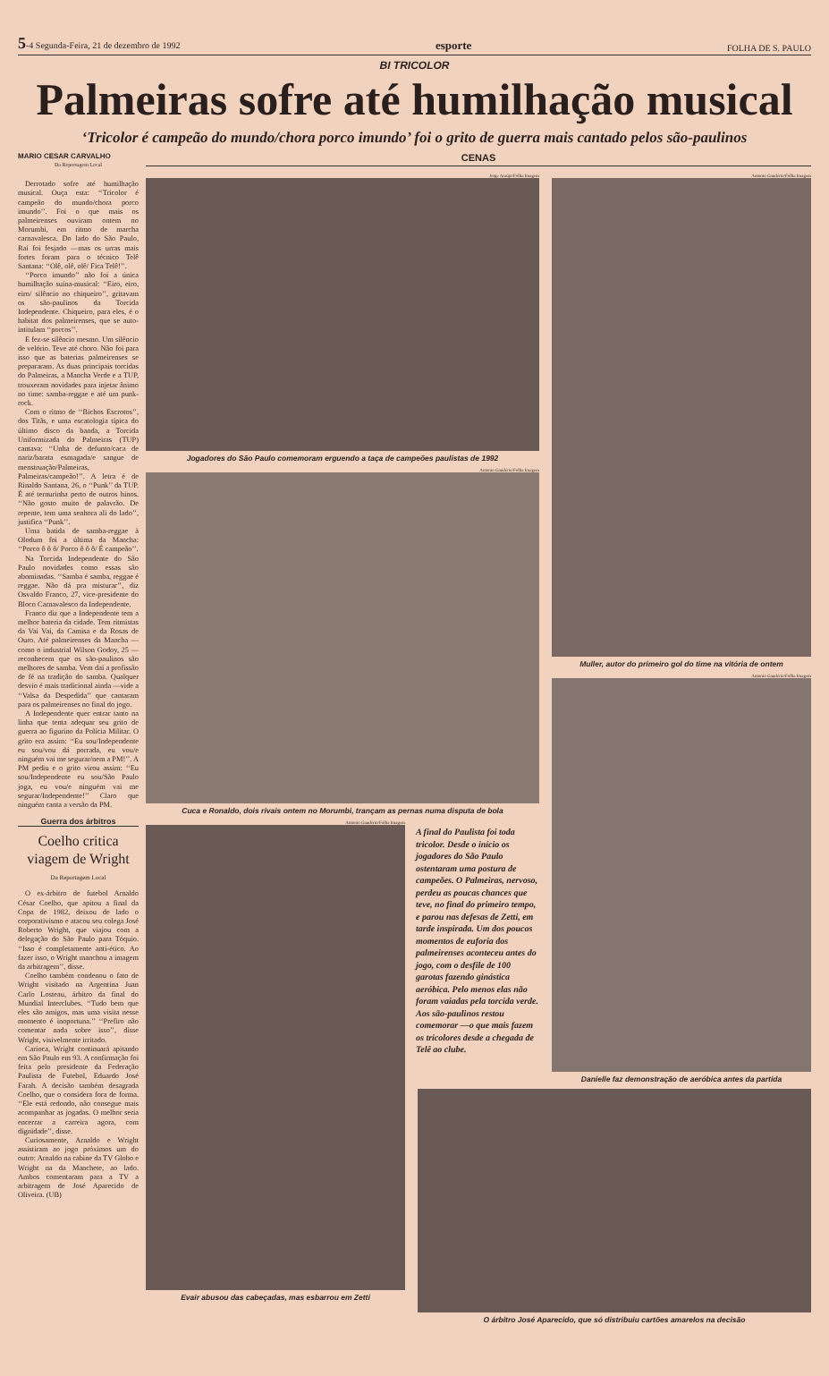5-4 Segunda-Feira, 21 de dezembro de 1992 esporte FOLHA DE S. PAULO
BI TRICOLOR
Palmeiras sofre até humilhação musical
‘Tricolor é campeão do mundo/chora porco imundo’ foi o grito de guerra mais cantado pelos são-paulinos
MARIO CESAR CARVALHO
Da Reportagem Local
Derrotado sofre até humilhação musical. Ouça esta: ‘‘Tricolor é campeão do mundo/chora porco imundo’’. Foi o que mais os palmeirenses ouviram ontem no Morumbi, em ritmo de marcha carnavalesca. Do lado do São Paulo, Raí foi fesjado —mas os urras mais fortes foram para o técnico Telê Santana: ‘‘Olê, olê, olê/ Fica Telê!’’.
‘‘Porco imundo’’ não foi a única humilhação suína-musical: ‘‘Eiro, eiro, eiro/ silêncio no chiqueiro’’, gritavam os são-paulinos da Torcida Independente. Chiqueiro, para eles, é o habitat dos palmeirenses, que se auto-intitulam ‘‘porcos’’.
E fez-se silêncio mesmo. Um silêncio de velório. Teve até choro. Não foi para isso que as baterias palmeirenses se prepararam. As duas principais torcidas do Palmeiras, a Mancha Verde e a TUP, trouxeram novidades para injetar ânimo no time: samba-reggae e até um punk-rock.
Com o ritmo de ‘‘Bichos Escrotos’’, dos Titãs, e uma escatologia típica do último disco da banda, a Torcida Uniformizada do Palmeiras (TUP) cantava: ‘‘Unha de defunto/caca de nariz/barata esmagada/e sangue de menstruação/Palmeiras, Palmeiras/campeão!’’. A letra é de Rinaldo Santana, 26, o ‘‘Punk’’ da TUP. É até ternurinha perto de outros hinos. ‘‘Não gosto muito de palavrão. De repente, tem uma senhora ali do lado’’, justifica ‘‘Punk’’.
Uma batida de samba-reggae à Olodum foi a última da Mancha: ‘‘Porco ô ô ô/ Porco ô ô ô/ É campeão’’.
Na Torcida Independente do São Paulo novidades como essas são abominadas. ‘‘Samba é samba, reggae é reggae. Não dá pra misturar’’, diz Osvaldo Franco, 27, vice-presidente do Bloco Carnavalesco da Independente.
Franco diz que a Independente tem a melhor bateria da cidade. Tem ritmistas da Vai Vai, da Camisa e da Rosas de Ouro. Até palmeirenses da Mancha —como o industrial Wilson Godoy, 25 —reconhecem que os são-paulinos são melhores de samba. Vem daí a profissão de fé na tradição do samba. Qualquer desvio é mais tradicional ainda —vide a ‘‘Valsa da Despedida’’ que cantaram para os palmeirenses no final do jogo.
A Independente quer entrar tanto na linha que tenta adequar seu grito de guerra ao figurino da Polícia Militar. O grito era assim: ‘‘Eu sou/Independente eu sou/vou dá porrada, eu vou/e ninguém vai me segurar/nem a PM!’’. A PM pediu e o grito virou assim: ‘‘Eu sou/Independente eu sou/São Paulo joga, eu vou/e ninguém vai me segurar/Independente!’’ Claro que ninguém canta a versão da PM.
Guerra dos árbitros
Coelho critica viagem de Wright
Da Reportagem Local
O ex-árbitro de futebol Arnaldo César Coelho, que apitou a final da Copa de 1982, deixou de lado o corporativismo e atacou seu colega José Roberto Wright, que viajou com a delegação do São Paulo para Tóquio. ‘‘Isso é completamente anti-ético. Ao fazer isso, o Wright manchou a imagem da arbitragem’’, disse.
Coelho também condenou o fato de Wright visitado na Argentina Juan Carlo Losteau, árbitro da final do Mundial Interclubes. ‘‘Tudo bem que eles são amigos, mas uma visita nesse momento é inoportuna.’’ ‘‘Prefiro não comentar nada sobre isso’’, disse Wright, visivelmente irritado.
Carioca, Wright continuará apitando em São Paulo em 93. A confirmação foi feita pelo presidente da Federação Paulista de Futebol, Eduardo José Farah. A decisão também desagrada Coelho, que o considera fora de forma. ‘‘Ele está redondo, não consegue mais acompanhar as jogadas. O melhor seria encerrar a carreira agora, com dignidade’’, disse.
Curiosamente, Arnaldo e Wright assistiram ao jogo próximos um do outro: Arnaldo na cabine da TV Globo e Wright na da Manchete, ao lado. Ambos comentaram para a TV a arbitragem de José Aparecido de Oliveira. (UB)
CENAS
Jorge Araújo/Folha Imagem
Jogadores do São Paulo comemoram erguendo a taça de campeões paulistas de 1992
Antonio Gaudério/Folha Imagem
Cuca e Ronaldo, dois rivais ontem no Morumbi, trançam as pernas numa disputa de bola
Antonio Gaudério/Folha Imagem
Evair abusou das cabeçadas, mas esbarrou em Zetti
A final do Paulista foi toda tricolor. Desde o início os jogadores do São Paulo ostentaram uma postura de campeões. O Palmeiras, nervoso, perdeu as poucas chances que teve, no final do primeiro tempo, e parou nas defesas de Zetti, em tarde inspirada. Um dos poucos momentos de euforia dos palmeirenses aconteceu antes do jogo, com o desfile de 100 garotas fazendo ginástica aeróbica. Pelo menos elas não foram vaiadas pela torcida verde. Aos são-paulinos restou comemorar —o que mais fazem os tricolores desde a chegada de Telê ao clube.
Antonio Gaudério/Folha Imagem
Muller, autor do primeiro gol do time na vitória de ontem
Antonio Gaudério/Folha Imagem
Danielle faz demonstração de aeróbica antes da partida
O árbitro José Aparecido, que só distribuiu cartões amarelos na decisão